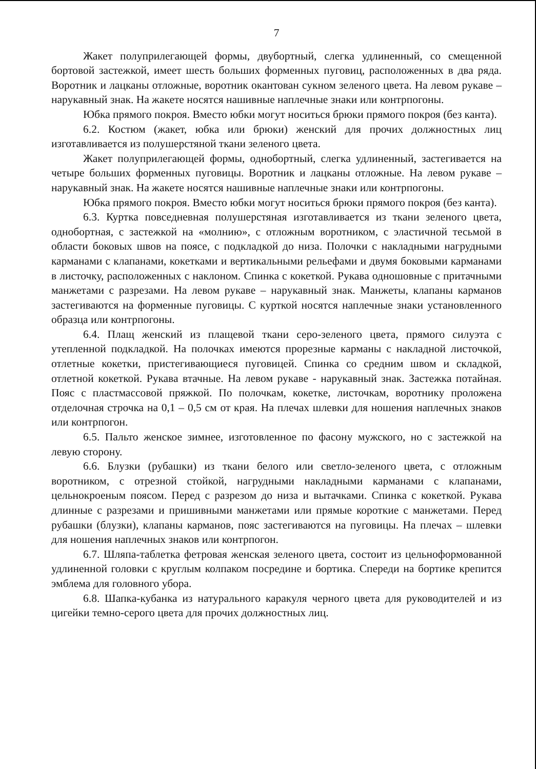7
Жакет полуприлегающей формы, двубортный, слегка удлиненный, со смещенной бортовой застежкой, имеет шесть больших форменных пуговиц, расположенных в два ряда. Воротник и лацканы отложные, воротник окантован сукном зеленого цвета. На левом рукаве – нарукавный знак. На жакете носятся нашивные наплечные знаки или контрпогоны.
Юбка прямого покроя. Вместо юбки могут носиться брюки прямого покроя (без канта).
6.2. Костюм (жакет, юбка или брюки) женский для прочих должностных лиц изготавливается из полушерстяной ткани зеленого цвета.
Жакет полуприлегающей формы, однобортный, слегка удлиненный, застегивается на четыре больших форменных пуговицы. Воротник и лацканы отложные. На левом рукаве – нарукавный знак. На жакете носятся нашивные наплечные знаки или контрпогоны.
Юбка прямого покроя. Вместо юбки могут носиться брюки прямого покроя (без канта).
6.3. Куртка повседневная полушерстяная изготавливается из ткани зеленого цвета, однобортная, с застежкой на «молнию», с отложным воротником, с эластичной тесьмой в области боковых швов на поясе, с подкладкой до низа. Полочки с накладными нагрудными карманами с клапанами, кокетками и вертикальными рельефами и двумя боковыми карманами в листочку, расположенных с наклоном. Спинка с кокеткой. Рукава одношовные с притачными манжетами с разрезами. На левом рукаве – нарукавный знак. Манжеты, клапаны карманов застегиваются на форменные пуговицы. С курткой носятся наплечные знаки установленного образца или контрпогоны.
6.4. Плащ женский из плащевой ткани серо-зеленого цвета, прямого силуэта с утепленной подкладкой. На полочках имеются прорезные карманы с накладной листочкой, отлетные кокетки, пристегивающиеся пуговицей. Спинка со средним швом и складкой, отлетной кокеткой. Рукава втачные. На левом рукаве - нарукавный знак. Застежка потайная. Пояс с пластмассовой пряжкой. По полочкам, кокетке, листочкам, воротнику проложена отделочная строчка на 0,1 – 0,5 см от края. На плечах шлевки для ношения наплечных знаков или контрпогон.
6.5. Пальто женское зимнее, изготовленное по фасону мужского, но с застежкой на левую сторону.
6.6. Блузки (рубашки) из ткани белого или светло-зеленого цвета, с отложным воротником, с отрезной стойкой, нагрудными накладными карманами с клапанами, цельнокроеным поясом. Перед с разрезом до низа и вытачками. Спинка с кокеткой. Рукава длинные с разрезами и пришивными манжетами или прямые короткие с манжетами. Перед рубашки (блузки), клапаны карманов, пояс застегиваются на пуговицы. На плечах – шлевки для ношения наплечных знаков или контрпогон.
6.7. Шляпа-таблетка фетровая женская зеленого цвета, состоит из цельноформованной удлиненной головки с круглым колпаком посредине и бортика. Спереди на бортике крепится эмблема для головного убора.
6.8. Шапка-кубанка из натурального каракуля черного цвета для руководителей и из цигейки темно-серого цвета для прочих должностных лиц.